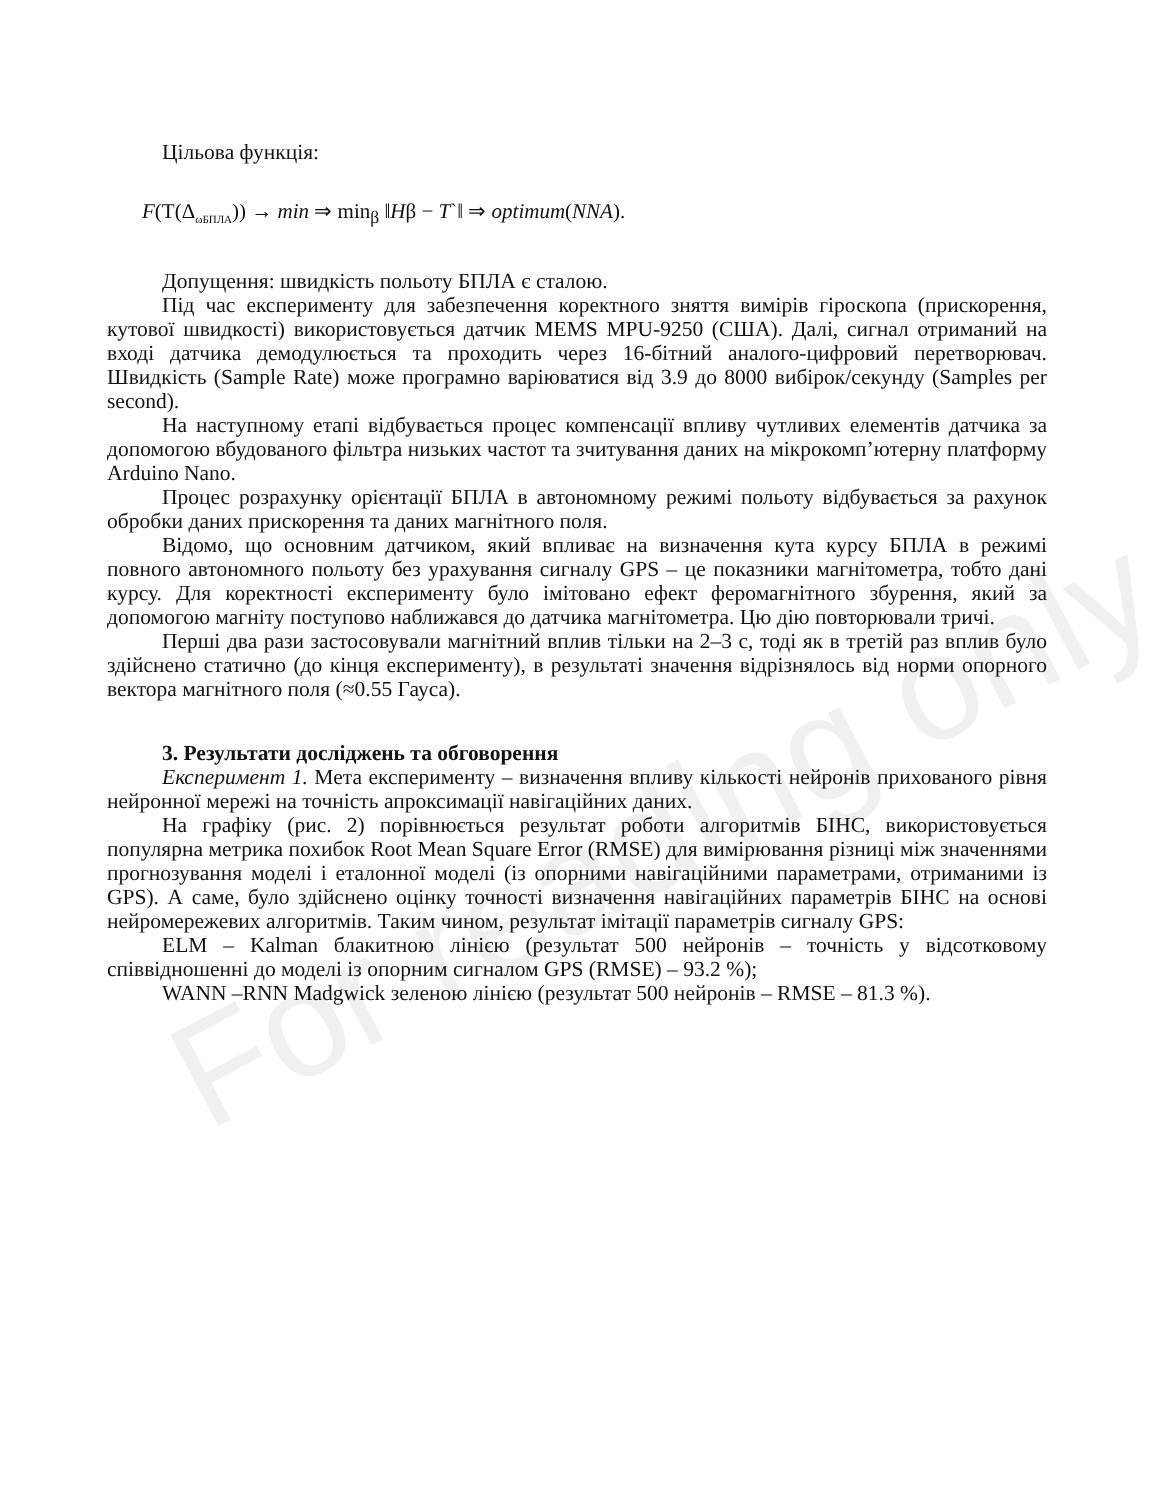For reading only
Цільова функція:
F(Т(Δ<sub>ωБПЛА</sub>)) → min ⇒ min<sub>β</sub> ‖Hβ − T`‖ ⇒ optimum(NNA).
Допущення: швидкість польоту БПЛА є сталою.
Під час експерименту для забезпечення коректного зняття вимірів гіроскопа (прискорення, кутової швидкості) використовується датчик MEMS MPU-9250 (США). Далі, сигнал отриманий на вході датчика демодулюється та проходить через 16-бітний аналого-цифровий перетворювач. Швидкість (Sample Rate) може програмно варіюватися від 3.9 до 8000 вибірок/секунду (Samples per second).
На наступному етапі відбувається процес компенсації впливу чутливих елементів датчика за допомогою вбудованого фільтра низьких частот та зчитування даних на мікрокомп’ютерну платформу Arduino Nano.
Процес розрахунку орієнтації БПЛА в автономному режимі польоту відбувається за рахунок обробки даних прискорення та даних магнітного поля.
Відомо, що основним датчиком, який впливає на визначення кута курсу БПЛА в режимі повного автономного польоту без урахування сигналу GPS – це показники магнітометра, тобто дані курсу. Для коректності експерименту було імітовано ефект феромагнітного збурення, який за допомогою магніту поступово наближався до датчика магнітометра. Цю дію повторювали тричі.
Перші два рази застосовували магнітний вплив тільки на 2–3 с, тоді як в третій раз вплив було здійснено статично (до кінця експерименту), в результаті значення відрізнялось від норми опорного вектора магнітного поля (≈0.55 Гауса).
3. Результати досліджень та обговорення
Експеримент 1. Мета експерименту – визначення впливу кількості нейронів прихованого рівня нейронної мережі на точність апроксимації навігаційних даних.
На графіку (рис. 2) порівнюється результат роботи алгоритмів БІНС, використовується популярна метрика похибок Root Mean Square Error (RMSE) для вимірювання різниці між значеннями прогнозування моделі і еталонної моделі (із опорними навігаційними параметрами, отриманими із GPS). А саме, було здійснено оцінку точності визначення навігаційних параметрів БІНС на основі нейромережевих алгоритмів. Таким чином, результат імітації параметрів сигналу GPS:
ELM – Kalman блакитною лінією (результат 500 нейронів – точність у відсотковому співвідношенні до моделі із опорним сигналом GPS (RMSE) – 93.2 %);
WANN –RNN Madgwick зеленою лінією (результат 500 нейронів – RMSE – 81.3 %).